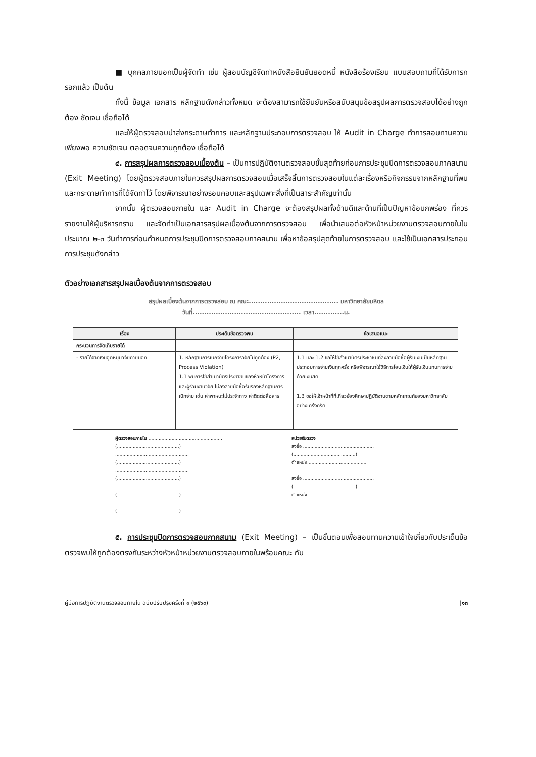■ บุคคลภายนอกเป็นผู้จัดทำ เช่น ผู้สอบบัญชีจัดทำหนังสือยืนยันยอดหนี้ หนังสือร้องเรียน แบบสอบถามที่ได้รับการกรอกแล้ว เป็นต้น
ทั้งนี้ ข้อมูล เอกสาร หลักฐานดังกล่าวทั้งหมด จะต้องสามารถใช้ยืนยันหรือสนับสนุนข้อสรุปผลการตรวจสอบได้อย่างถูกต้อง ชัดเจน เชื่อถือได้
และให้ผู้ตรวจสอบนำส่งกระดาษทำการ และหลักฐานประกอบการตรวจสอบ ให้ Audit in Charge ทำการสอบทานความเพียงพอ ความชัดเจน ตลอดจนความถูกต้อง เชื่อถือได้
๔. การสรุปผลการตรวจสอบเบื้องต้น – เป็นการปฏิบัติงานตรวจสอบขั้นสุดท้ายก่อนการประชุมปิดการตรวจสอบภาคสนาม (Exit Meeting) โดยผู้ตรวจสอบภายในควรสรุปผลการตรวจสอบเมื่อเสร็จสิ้นการตรวจสอบในแต่ละเรื่องหรือกิจกรรมจากหลักฐานที่พบ และกระดาษทำการที่ได้จัดทำไว้ โดยพิจารณาอย่างรอบคอบและสรุปเฉพาะสิ่งที่เป็นสาระสำคัญเท่านั้น
จากนั้น ผู้ตรวจสอบภายใน และ Audit in Charge จะต้องสรุปผลทั้งด้านดีและด้านที่เป็นปัญหาข้อบกพร่อง ที่ควรรายงานให้ผู้บริหารทราบ และจัดทำเป็นเอกสารสรุปผลเบื้องต้นจากการตรวจสอบ เพื่อนำเสนอต่อหัวหน้าหน่วยงานตรวจสอบภายในในประมาณ ๒-๓ วันทำการก่อนกำหนดการประชุมปิดการตรวจสอบภาคสนาม เพื่อหาข้อสรุปสุดท้ายในการตรวจสอบ และใช้เป็นเอกสารประกอบการประชุมดังกล่าว
ตัวอย่างเอกสารสรุปผลเบื้องต้นจากการตรวจสอบ
สรุปผลเบื้องต้นจากการตรวจสอบ ณ คณะ....................................... มหาวิทยาลัยมหิดล
วันที่............................................... เวลา.............น.
| เรื่อง | ประเด็นข้อตรวจพบ | ข้อเสนอแนะ |
| --- | --- | --- |
| กระบวนการจัดเก็บรายได้ | | |
| - รายได้จากเงินอุดหนุนวิจัยภายนอก | 1. หลักฐานการเบิกจ่ายโครงการวิจัยไม่ถูกต้อง (P2, Process Violation) 1.1 พบการใช้สำเนาบัตรประชาชนของหัวหน้าโครงการ และผู้ร่วมงานวิจัย ไม่ลงลายมือชื่อรับรองหลักฐานการเบิกจ่าย เช่น ค่าพาหนะไม่ประจำทาง ค่าติดต่อสื่อสาร | 1.1 และ 1.2 ขอให้ใช้สำเนาบัตรประชาชนที่ลงลายมือชื่อผู้รับเงินเป็นหลักฐานประกอบการจ่ายเงินทุกครั้ง หรือพิจารณาใช้วิธีการโอนเงินให้ผู้รับเงินแทนการจ่ายด้วยเงินสด 1.3 ขอให้เจ้าหน้าที่ที่เกี่ยวข้องศึกษาปฏิบัติงานตามหลักเกณฑ์ของมหาวิทยาลัยอย่างเคร่งครัด |
ผู้ตรวจสอบภายใน ...................................................
(...........................................)
...................................................
(...........................................)
...................................................
(...........................................)
...................................................
(...........................................)
...................................................
(...........................................)
หน่วยรับตรวจ
ลงชื่อ .................................................
(...........................................)
ตำแหน่ง.........................................
ลงชื่อ .................................................
(...........................................)
ตำแหน่ง.........................................
๕. การประชุมปิดการตรวจสอบภาคสนาม (Exit Meeting) – เป็นขั้นตอนเพื่อสอบทานความเข้าใจเกี่ยวกับประเด็นข้อตรวจพบให้ถูกต้องตรงกันระหว่างหัวหน้าหน่วยงานตรวจสอบภายในพร้อมคณะ กับ
คู่มือการปฏิบัติงานตรวจสอบภายใน ฉบับปรับปรุงครั้งที่ ๑ (๒๕๖๓) |๑๓